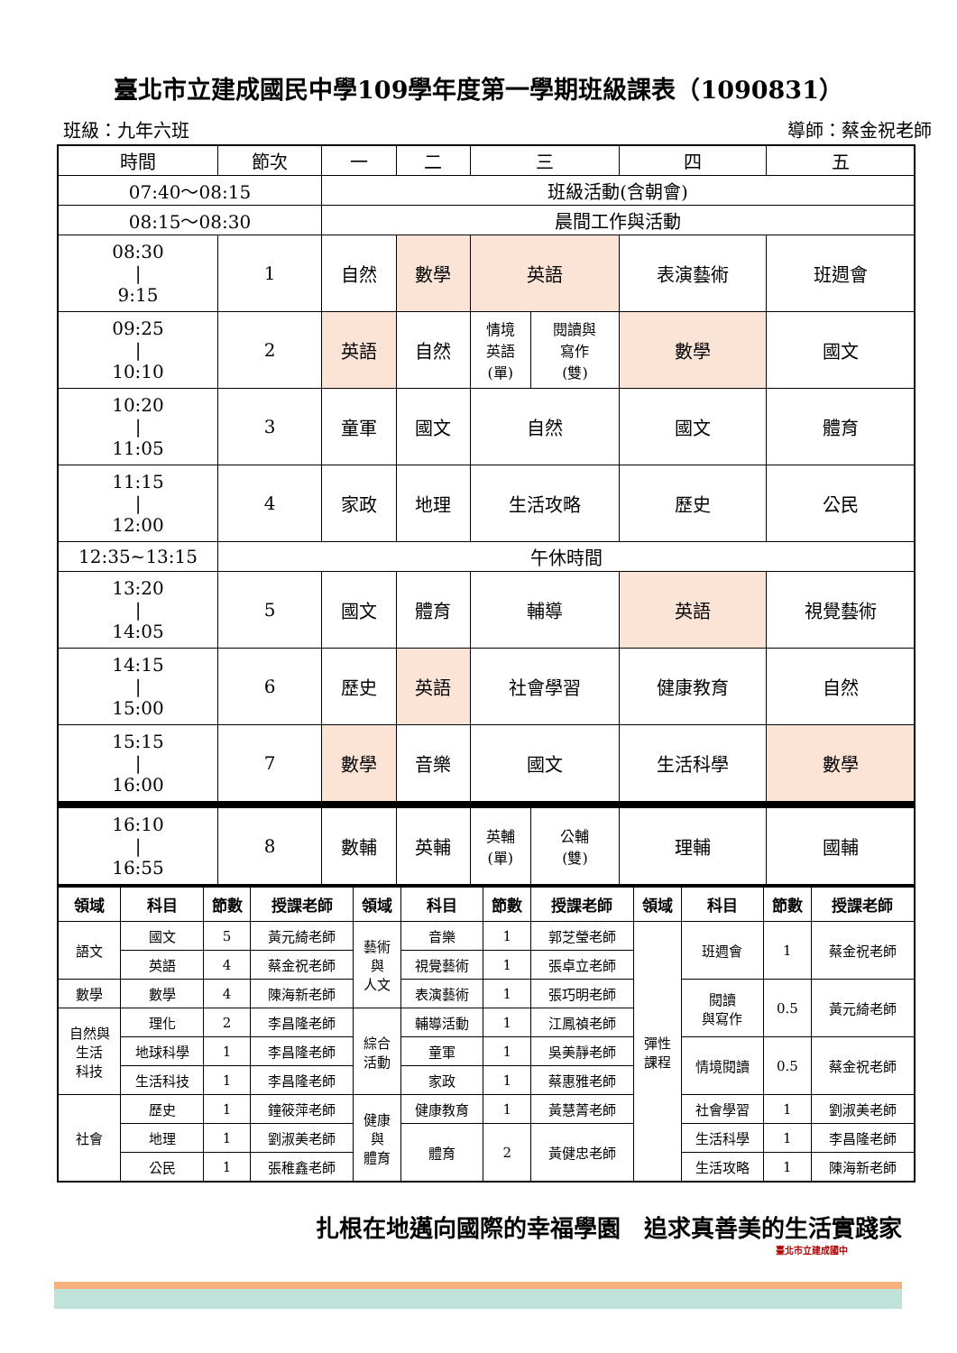臺北市立建成國民中學109學年度第一學期班級課表（1090831）
班級：九年六班 導師：蔡金祝老師
| 時間 | 節次 | 一 | 二 | 三 | | 四 | 五 |
| 07:40～08:15 | | 班級活動(含朝會) | | | | | |
| 08:15～08:30 | | 晨間工作與活動 | | | | | |
| 08:30 / 9:15 | 1 | 自然 | 數學 | 英語 | | 表演藝術 | 班週會 |
| 09:25 / 10:10 | 2 | 英語 | 自然 | 情境 英語 (單) | 閱讀與 寫作 (雙) | 數學 | 國文 |
| 10:20 / 11:05 | 3 | 童軍 | 國文 | 自然 | | 國文 | 體育 |
| 11:15 / 12:00 | 4 | 家政 | 地理 | 生活攻略 | | 歷史 | 公民 |
| 12:35~13:15 | 午休時間 | | | | | | |
| 13:20 / 14:05 | 5 | 國文 | 體育 | 輔導 | | 英語 | 視覺藝術 |
| 14:15 / 15:00 | 6 | 歷史 | 英語 | 社會學習 | | 健康教育 | 自然 |
| 15:15 / 16:00 | 7 | 數學 | 音樂 | 國文 | | 生活科學 | 數學 |
| 16:10 / 16:55 | 8 | 數輔 | 英輔 | 英輔 (單) | 公輔 (雙) | 理輔 | 國輔 |
| 領域 | 科目 | 節數 | 授課老師 | 領域 | 科目 | 節數 | 授課老師 | 領域 | 科目 | 節數 | 授課老師 |
| --- | --- | --- | --- | --- | --- | --- | --- | --- | --- | --- | --- |
| 語文 | 國文 | 5 | 黃元綺老師 | 藝術 與 人文 | 音樂 | 1 | 郭芝瑩老師 | 彈性 課程 | 班週會 | 1 | 蔡金祝老師 |
| | 英語 | 4 | 蔡金祝老師 | | 視覺藝術 | 1 | 張卓立老師 | | | | |
| 數學 | 數學 | 4 | 陳海新老師 | | 表演藝術 | 1 | 張巧明老師 | | 閱讀 與寫作 | 0.5 | 黃元綺老師 |
| 自然與 生活 科技 | 理化 | 2 | 李昌隆老師 | 綜合 活動 | 輔導活動 | 1 | 江鳳禎老師 | | | | |
| | 地球科學 | 1 | 李昌隆老師 | | 童軍 | 1 | 吳美靜老師 | | 情境閱讀 | 0.5 | 蔡金祝老師 |
| | 生活科技 | 1 | 李昌隆老師 | | 家政 | 1 | 蔡惠雅老師 | | | | |
| 社會 | 歷史 | 1 | 鐘筱萍老師 | 健康 與 體育 | 健康教育 | 1 | 黃慧菁老師 | | 社會學習 | 1 | 劉淑美老師 |
| | 地理 | 1 | 劉淑美老師 | | 體育 | 2 | 黃健忠老師 | | 生活科學 | 1 | 李昌隆老師 |
| | 公民 | 1 | 張稚鑫老師 | | | | | | 生活攻略 | 1 | 陳海新老師 |
扎根在地邁向國際的幸福學園　追求真善美的生活實踐家
臺北市立建成國中